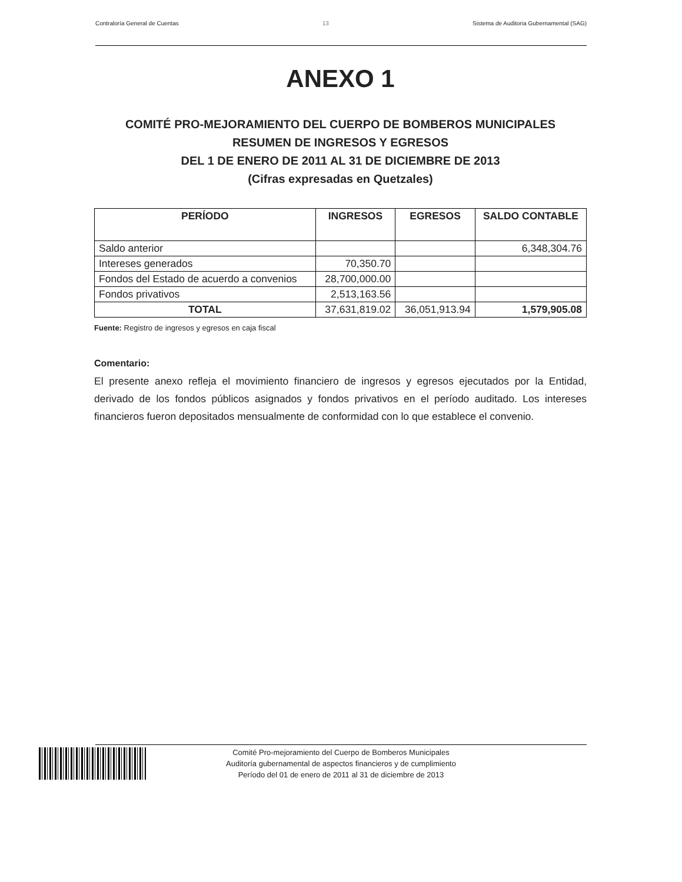Contraloría General de Cuentas 13 Sistema de Auditoria Gubernamental (SAG)
ANEXO 1
COMITÉ PRO-MEJORAMIENTO DEL CUERPO DE BOMBEROS MUNICIPALES
RESUMEN DE INGRESOS Y EGRESOS
DEL 1 DE ENERO DE 2011 AL 31 DE DICIEMBRE DE 2013
(Cifras expresadas en Quetzales)
| PERÍODO | INGRESOS | EGRESOS | SALDO CONTABLE |
| --- | --- | --- | --- |
| Saldo anterior | | | 6,348,304.76 |
| Intereses generados | 70,350.70 | | |
| Fondos del Estado de acuerdo a convenios | 28,700,000.00 | | |
| Fondos privativos | 2,513,163.56 | | |
| TOTAL | 37,631,819.02 | 36,051,913.94 | 1,579,905.08 |
Fuente: Registro de ingresos y egresos en caja fiscal
Comentario:
El presente anexo refleja el movimiento financiero de ingresos y egresos ejecutados por la Entidad, derivado de los fondos públicos asignados y fondos privativos en el período auditado. Los intereses financieros fueron depositados mensualmente de conformidad con lo que establece el convenio.
Comité Pro-mejoramiento del Cuerpo de Bomberos Municipales
Auditoría gubernamental de aspectos financieros y de cumplimiento
Período del 01 de enero de 2011 al 31 de diciembre de 2013